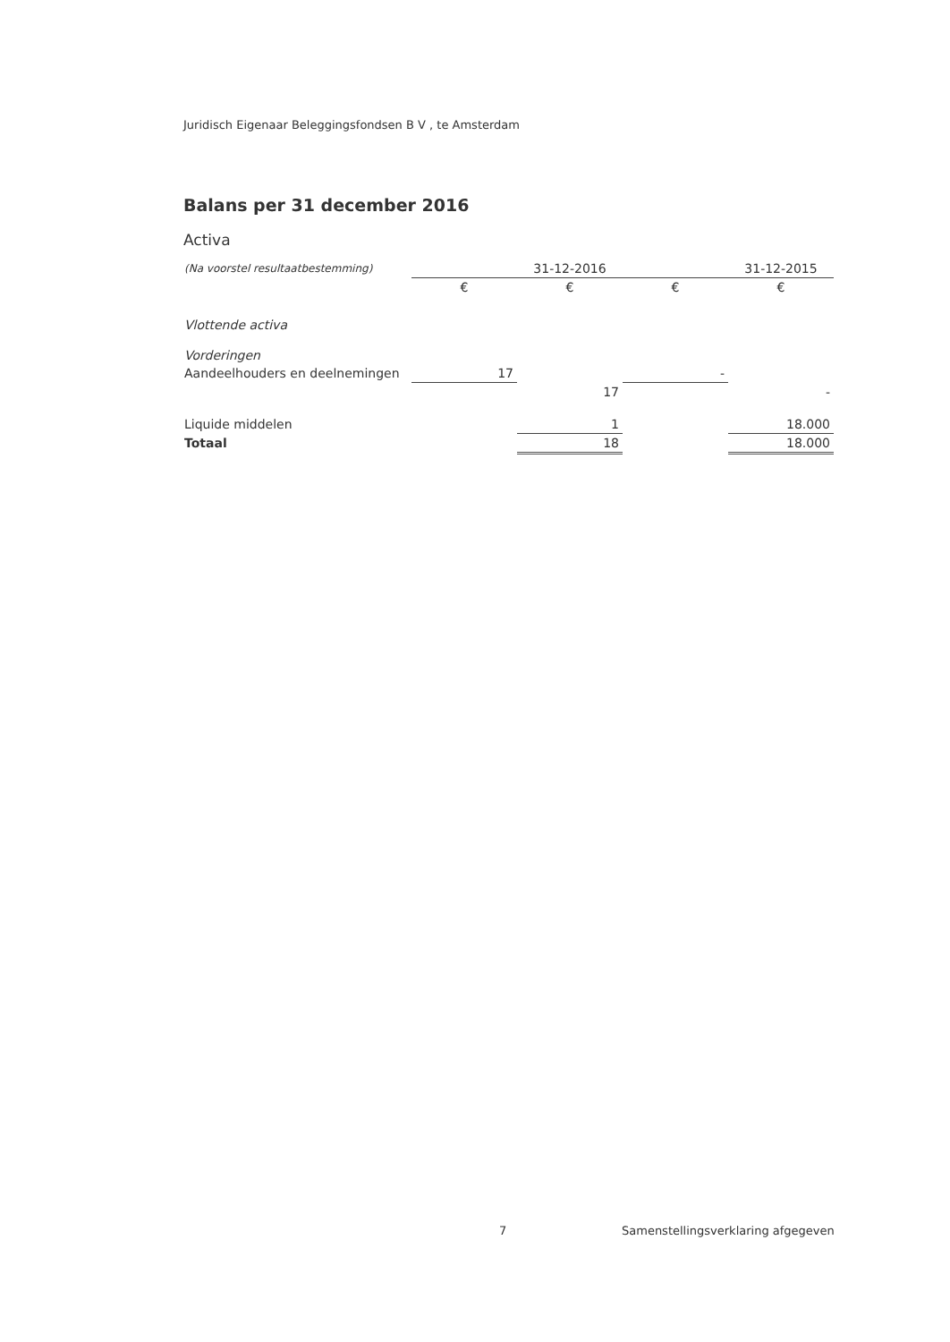Juridisch Eigenaar Beleggingsfondsen B V , te Amsterdam
Balans per 31 december 2016
Activa
| (Na voorstel resultaatbestemming) | | 31-12-2016 | | 31-12-2015 |
| --- | --- | --- | --- | --- |
| | € | € | € | € |
| Vlottende activa | | | | |
| Vorderingen | | | | |
| Aandeelhouders en deelnemingen | 17 | | - | |
| | | 17 | | - |
| Liquide middelen | | 1 | | 18.000 |
| Totaal | | 18 | | 18.000 |
7
Samenstellingsverklaring afgegeven